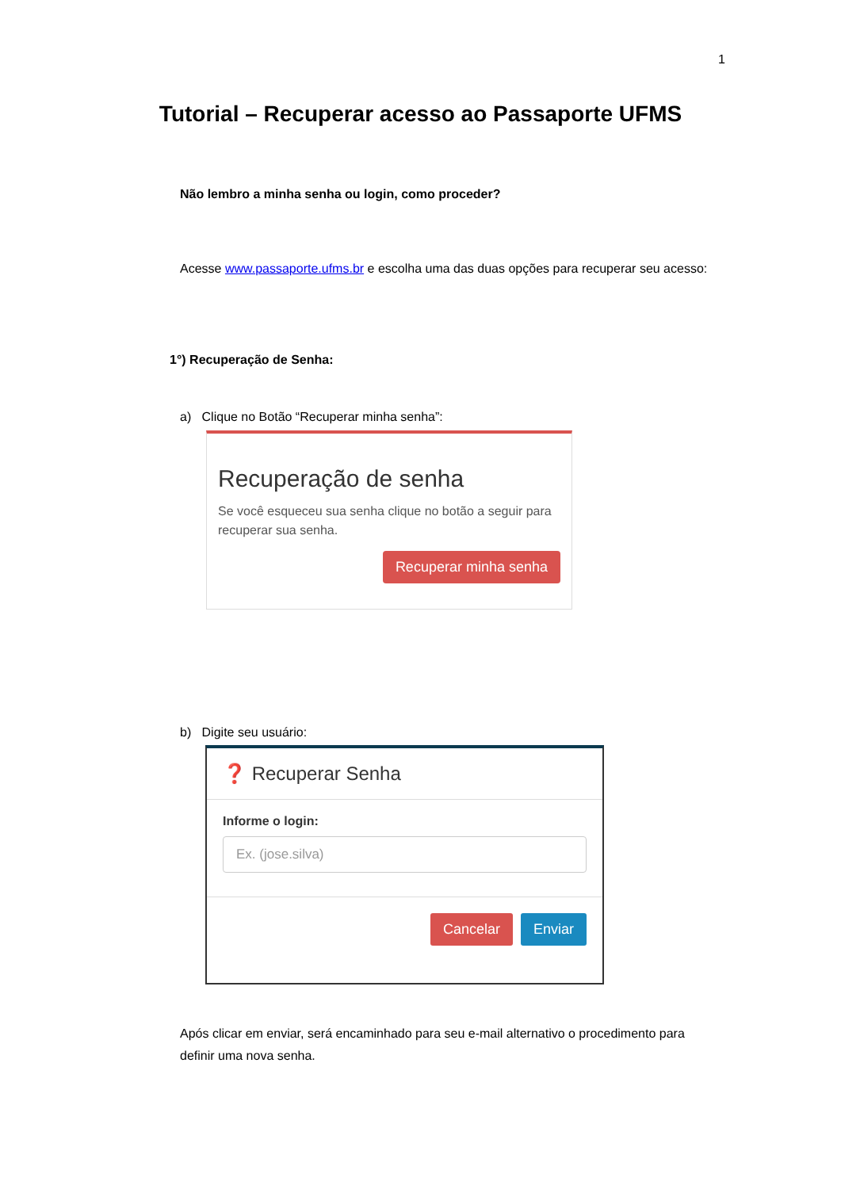1
Tutorial – Recuperar acesso ao Passaporte UFMS
Não lembro a minha senha ou login, como proceder?
Acesse www.passaporte.ufms.br e escolha uma das duas opções para recuperar seu acesso:
1°) Recuperação de Senha:
a) Clique no Botão “Recuperar minha senha”:
Recuperação de senha
Se você esqueceu sua senha clique no botão a seguir para recuperar sua senha.
Recuperar minha senha
b) Digite seu usuário:
❓ Recuperar Senha
Informe o login:
Ex. (jose.silva)
Cancelar Enviar
Após clicar em enviar, será encaminhado para seu e-mail alternativo o procedimento para definir uma nova senha.